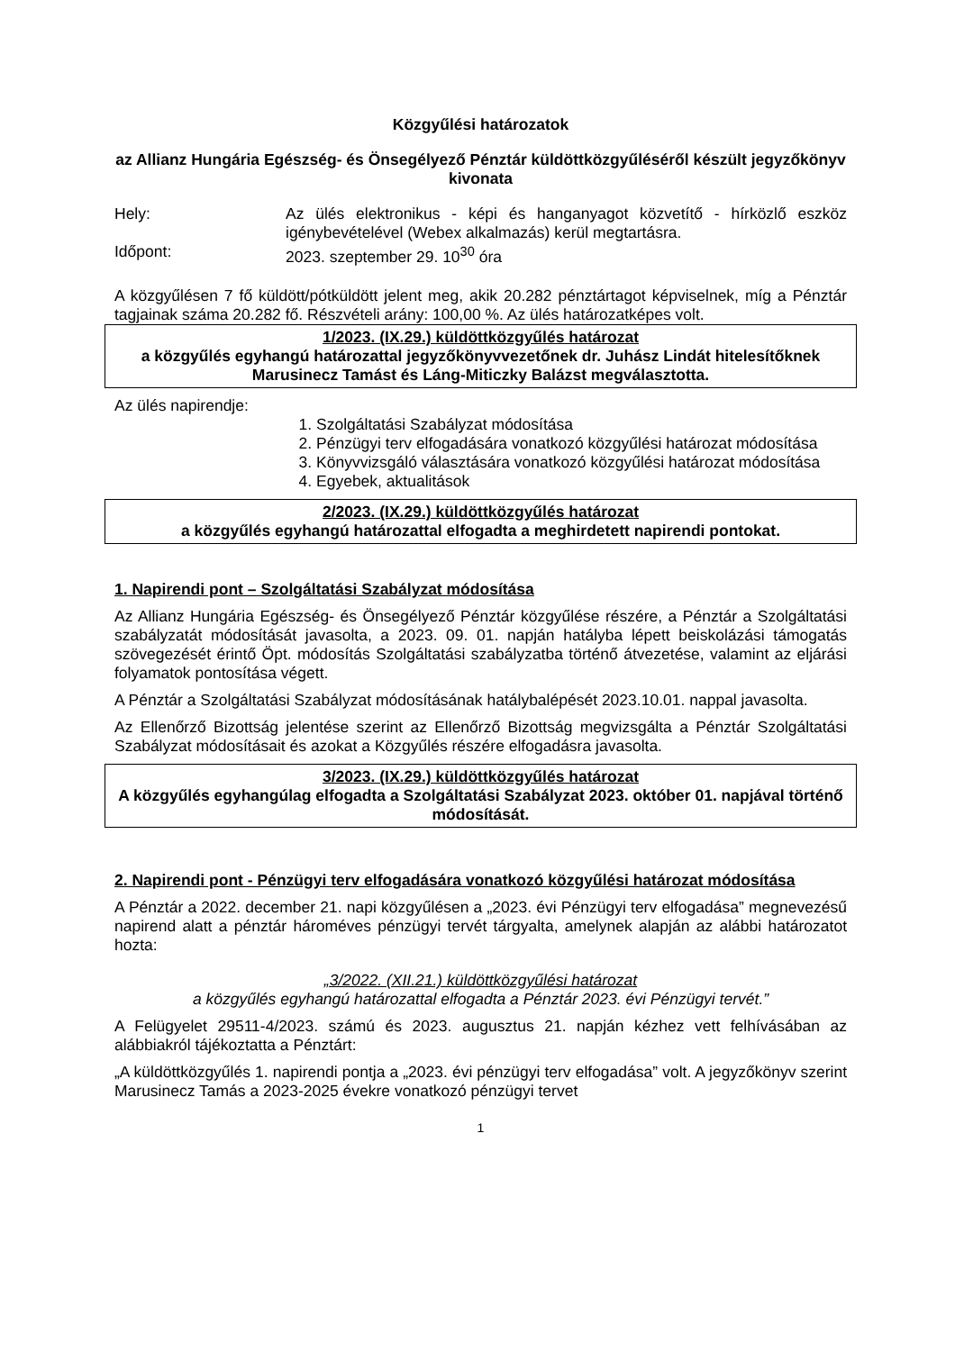Közgyűlési határozatok
az Allianz Hungária Egészség- és Önsegélyező Pénztár küldöttközgyűléséről készült jegyzőkönyv kivonata
Hely: Az ülés elektronikus - képi és hanganyagot közvetítő - hírközlő eszköz igénybevételével (Webex alkalmazás) kerül megtartásra.
Időpont: 2023. szeptember 29. 10<sup>30</sup> óra
A közgyűlésen 7 fő küldött/pótküldött jelent meg, akik 20.282 pénztártagot képviselnek, míg a Pénztár tagjainak száma 20.282 fő. Részvételi arány: 100,00 %. Az ülés határozatképes volt.
1/2023. (IX.29.) küldöttközgyűlés határozat
a közgyűlés egyhangú határozattal jegyzőkönyvvezetőnek dr. Juhász Lindát hitelesítőknek Marusinecz Tamást és Láng-Miticzky Balázst megválasztotta.
Az ülés napirendje:
1. Szolgáltatási Szabályzat módosítása
2. Pénzügyi terv elfogadására vonatkozó közgyűlési határozat módosítása
3. Könyvvizsgáló választására vonatkozó közgyűlési határozat módosítása
4. Egyebek, aktualitások
2/2023. (IX.29.) küldöttközgyűlés határozat
a közgyűlés egyhangú határozattal elfogadta a meghirdetett napirendi pontokat.
1. Napirendi pont – Szolgáltatási Szabályzat módosítása
Az Allianz Hungária Egészség- és Önsegélyező Pénztár közgyűlése részére, a Pénztár a Szolgáltatási szabályzatát módosítását javasolta, a 2023. 09. 01. napján hatályba lépett beiskolázási támogatás szövegezését érintő Öpt. módosítás Szolgáltatási szabályzatba történő átvezetése, valamint az eljárási folyamatok pontosítása végett.
A Pénztár a Szolgáltatási Szabályzat módosításának hatálybalépését 2023.10.01. nappal javasolta.
Az Ellenőrző Bizottság jelentése szerint az Ellenőrző Bizottság megvizsgálta a Pénztár Szolgáltatási Szabályzat módosításait és azokat a Közgyűlés részére elfogadásra javasolta.
3/2023. (IX.29.) küldöttközgyűlés határozat
A közgyűlés egyhangúlag elfogadta a Szolgáltatási Szabályzat 2023. október 01. napjával történő módosítását.
2. Napirendi pont - Pénzügyi terv elfogadására vonatkozó közgyűlési határozat módosítása
A Pénztár a 2022. december 21. napi közgyűlésen a „2023. évi Pénzügyi terv elfogadása” megnevezésű napirend alatt a pénztár hároméves pénzügyi tervét tárgyalta, amelynek alapján az alábbi határozatot hozta:
„3/2022. (XII.21.) küldöttközgyűlési határozat
a közgyűlés egyhangú határozattal elfogadta a Pénztár 2023. évi Pénzügyi tervét.”
A Felügyelet 29511-4/2023. számú és 2023. augusztus 21. napján kézhez vett felhívásában az alábbiakról tájékoztatta a Pénztárt:
„A küldöttközgyűlés 1. napirendi pontja a „2023. évi pénzügyi terv elfogadása” volt. A jegyzőkönyv szerint Marusinecz Tamás a 2023-2025 évekre vonatkozó pénzügyi tervet
1